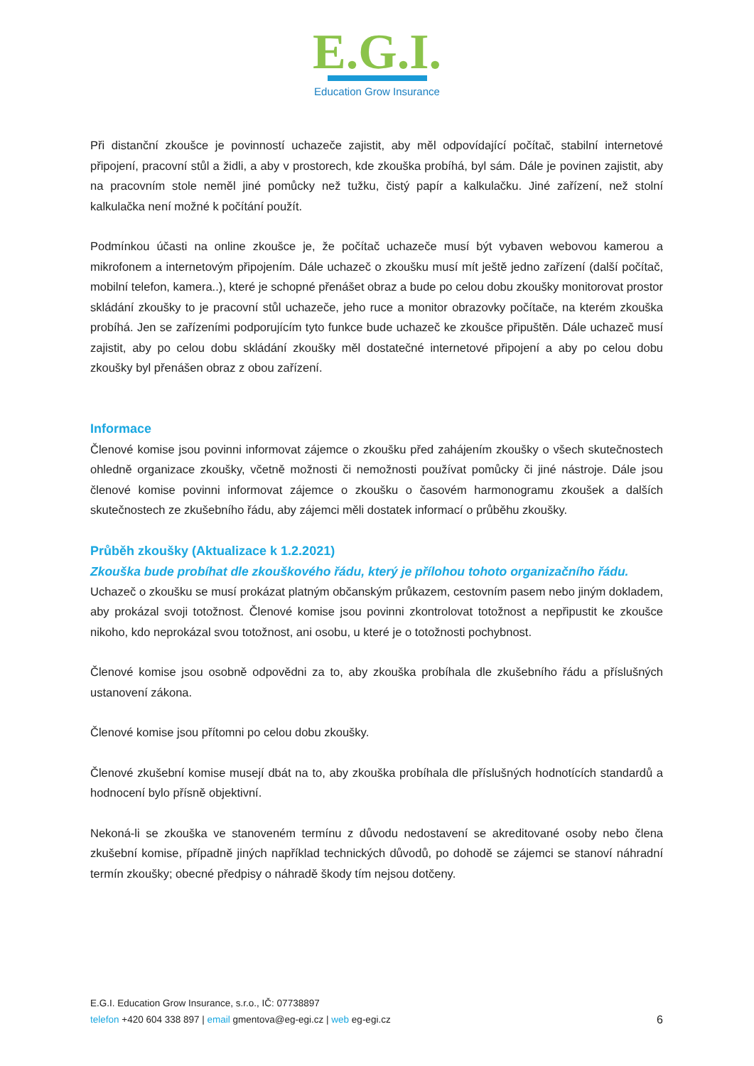E.G.I.
Education Grow Insurance
Při distanční zkoušce je povinností uchazeče zajistit, aby měl odpovídající počítač, stabilní internetové připojení, pracovní stůl a židli, a aby v prostorech, kde zkouška probíhá, byl sám. Dále je povinen zajistit, aby na pracovním stole neměl jiné pomůcky než tužku, čistý papír a kalkulačku. Jiné zařízení, než stolní kalkulačka není možné k počítání použít.
Podmínkou účasti na online zkoušce je, že počítač uchazeče musí být vybaven webovou kamerou a mikrofonem a internetovým připojením. Dále uchazeč o zkoušku musí mít ještě jedno zařízení (další počítač, mobilní telefon, kamera..), které je schopné přenášet obraz a bude po celou dobu zkoušky monitorovat prostor skládání zkoušky to je pracovní stůl uchazeče, jeho ruce a monitor obrazovky počítače, na kterém zkouška probíhá. Jen se zařízeními podporujícím tyto funkce bude uchazeč ke zkoušce připuštěn. Dále uchazeč musí zajistit, aby po celou dobu skládání zkoušky měl dostatečné internetové připojení a aby po celou dobu zkoušky byl přenášen obraz z obou zařízení.
Informace
Členové komise jsou povinni informovat zájemce o zkoušku před zahájením zkoušky o všech skutečnostech ohledně organizace zkoušky, včetně možnosti či nemožnosti používat pomůcky či jiné nástroje. Dále jsou členové komise povinni informovat zájemce o zkoušku o časovém harmonogramu zkoušek a dalších skutečnostech ze zkušebního řádu, aby zájemci měli dostatek informací o průběhu zkoušky.
Průběh zkoušky (Aktualizace k 1.2.2021)
Zkouška bude probíhat dle zkouškového řádu, který je přílohou tohoto organizačního řádu.
Uchazeč o zkoušku se musí prokázat platným občanským průkazem, cestovním pasem nebo jiným dokladem, aby prokázal svoji totožnost. Členové komise jsou povinni zkontrolovat totožnost a nepřipustit ke zkoušce nikoho, kdo neprokázal svou totožnost, ani osobu, u které je o totožnosti pochybnost.
Členové komise jsou osobně odpovědni za to, aby zkouška probíhala dle zkušebního řádu a příslušných ustanovení zákona.
Členové komise jsou přítomni po celou dobu zkoušky.
Členové zkušební komise musejí dbát na to, aby zkouška probíhala dle příslušných hodnotících standardů a hodnocení bylo přísně objektivní.
Nekoná-li se zkouška ve stanoveném termínu z důvodu nedostavení se akreditované osoby nebo člena zkušební komise, případně jiných například technických důvodů, po dohodě se zájemci se stanoví náhradní termín zkoušky; obecné předpisy o náhradě škody tím nejsou dotčeny.
E.G.I. Education Grow Insurance, s.r.o., IČ: 07738897
6 telefon +420 604 338 897 | email gmentova@eg-egi.cz | web eg-egi.cz